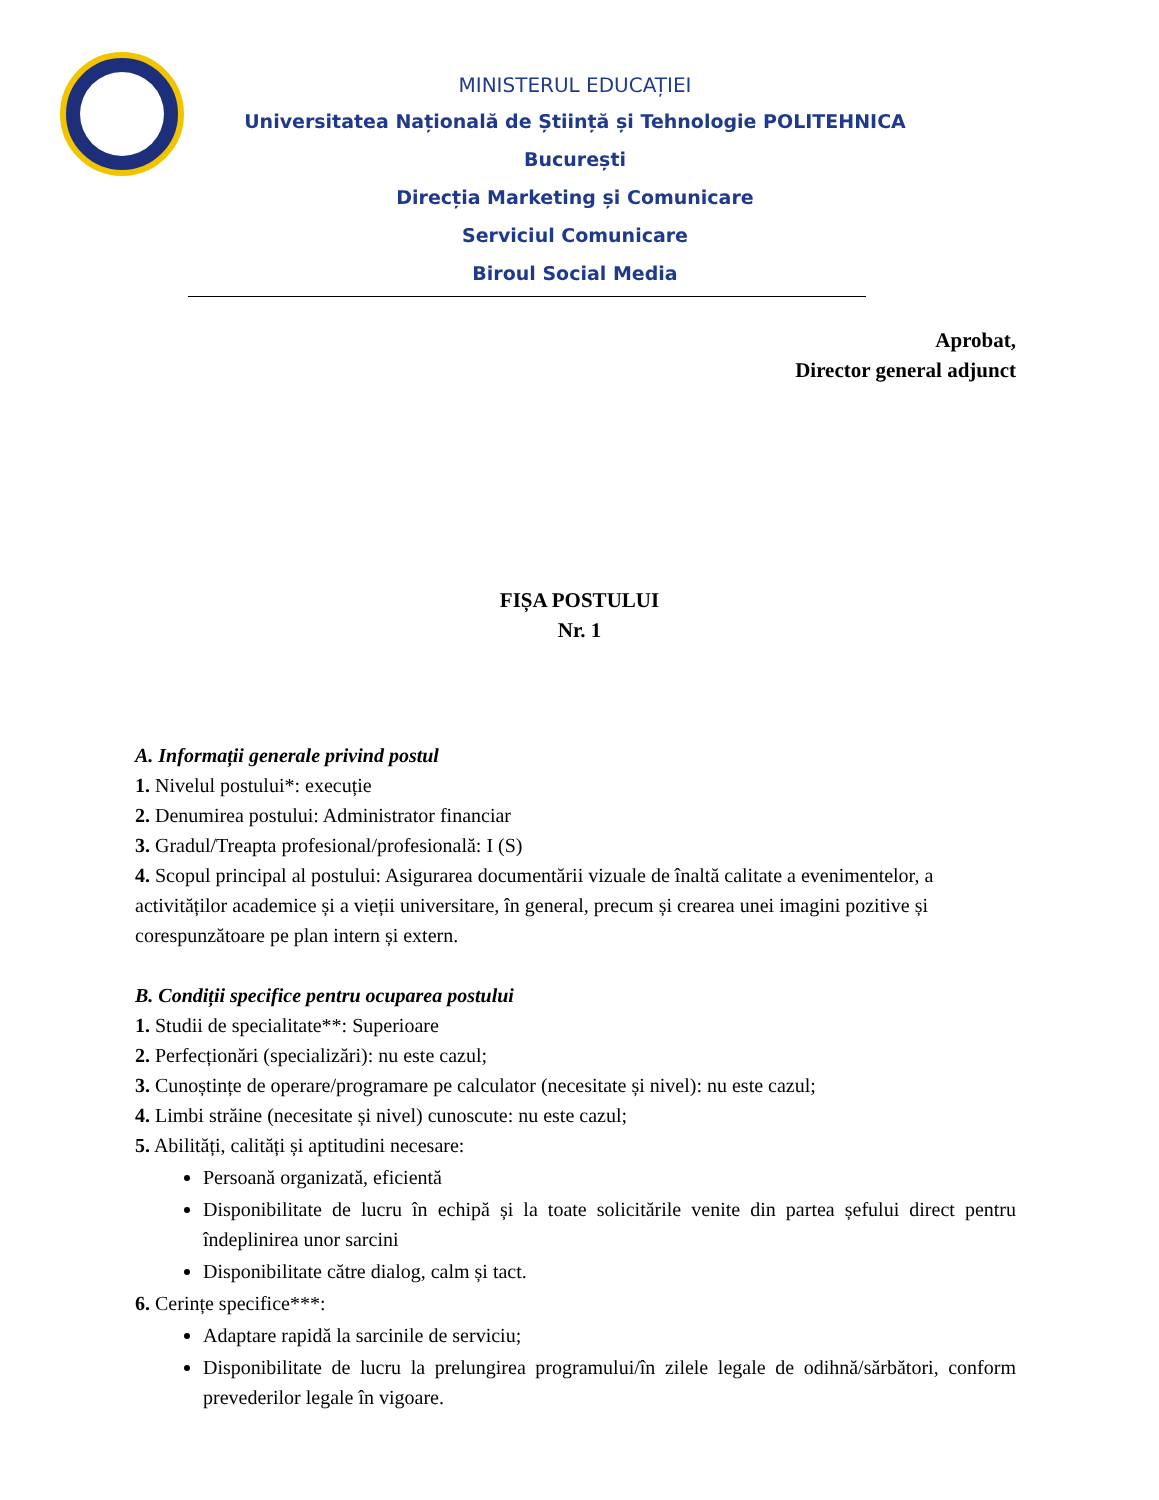MINISTERUL EDUCAȚIEI
Universitatea Națională de Știință și Tehnologie POLITEHNICA București
Direcția Marketing și Comunicare
Serviciul Comunicare
Biroul Social Media
Aprobat,
Director general adjunct
FIȘA POSTULUI
Nr. 1
A. Informații generale privind postul
1. Nivelul postului*: execuție
2. Denumirea postului: Administrator financiar
3. Gradul/Treapta profesional/profesională: I (S)
4. Scopul principal al postului: Asigurarea documentării vizuale de înaltă calitate a evenimentelor, a activităților academice și a vieții universitare, în general, precum și crearea unei imagini pozitive și corespunzătoare pe plan intern și extern.
B. Condiții specifice pentru ocuparea postului
1. Studii de specialitate**: Superioare
2. Perfecționări (specializări): nu este cazul;
3. Cunoștințe de operare/programare pe calculator (necesitate și nivel): nu este cazul;
4. Limbi străine (necesitate și nivel) cunoscute: nu este cazul;
5. Abilități, calități și aptitudini necesare:
Persoană organizată, eficientă
Disponibilitate de lucru în echipă și la toate solicitările venite din partea șefului direct pentru îndeplinirea unor sarcini
Disponibilitate către dialog, calm și tact.
6. Cerințe specifice***:
Adaptare rapidă la sarcinile de serviciu;
Disponibilitate de lucru la prelungirea programului/în zilele legale de odihnă/sărbători, conform prevederilor legale în vigoare.